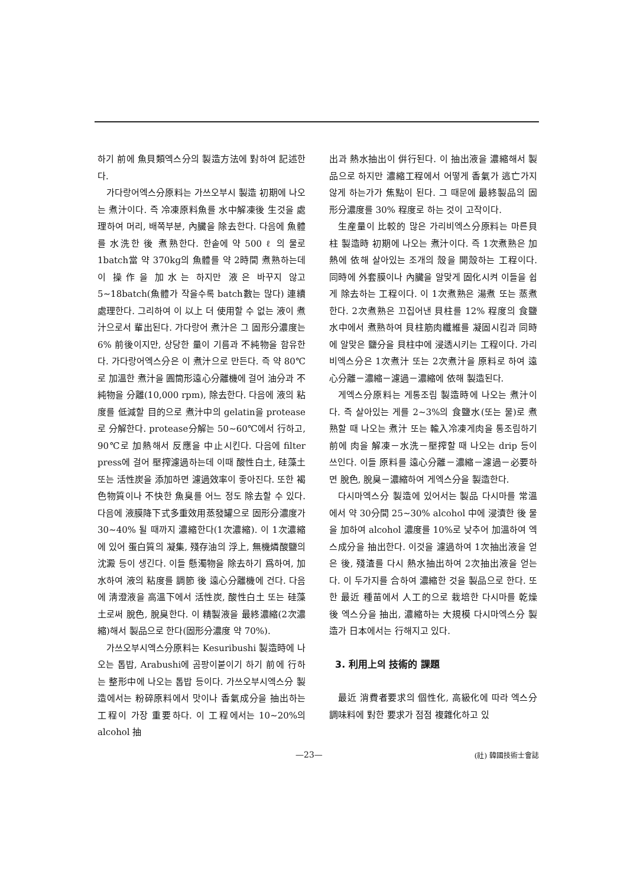하기 前에 魚貝類엑스分의 製造方法에 對하여 記述한다.
가다랑어엑스分原料는 가쓰오부시 製造 初期에 나오는 煮汁이다. 즉 冷凍原料魚를 水中解凍後 生것을 處理하여 머리, 배쪽부분, 內臟을 除去한다. 다음에 魚體를 水洗한 後 煮熟한다. 한솥에 약 500 ℓ 의 물로 1batch當 약 370kg의 魚體를 약 2時間 煮熟하는데 이 操作을 加水는 하지만 液은 바꾸지 않고 5∼18batch(魚體가 작을수록 batch數는 많다) 連續處理한다. 그리하여 이 以上 더 使用할 수 없는 液이 煮汁으로서 輩出된다. 가다랑어 煮汁은 그 固形分濃度는 6% 前後이지만, 상당한 量이 기름과 不純物을 함유한다. 가다랑어엑스分은 이 煮汁으로 만든다. 즉 약 80℃로 加溫한 煮汁을 圓筒形遠心分離機에 걸어 油分과 不純物을 分離(10,000 rpm), 除去한다. 다음에 液의 粘度를 低減할 目的으로 煮汁中의 gelatin을 protease로 分解한다. protease分解는 50∼60℃에서 行하고, 90℃로 加熱해서 反應을 中止시킨다. 다음에 filter press에 걸어 壓搾濾過하는데 이때 酸性白土, 硅藻土 또는 活性炭을 添加하면 濾過效率이 좋아진다. 또한 褐色物質이나 不快한 魚臭를 어느 정도 除去할 수 있다. 다음에 液膜降下式多重效用蒸發罐으로 固形分濃度가 30∼40% 될 때까지 濃縮한다(1次濃縮). 이 1次濃縮에 있어 蛋白質의 凝集, 殘存油의 浮上, 無機燐酸鹽의 沈澱 등이 생긴다. 이들 懸濁物을 除去하기 爲하여, 加水하여 液의 粘度를 調節 後 遠心分離機에 건다. 다음에 淸澄液을 高溫下에서 活性炭, 酸性白土 또는 硅藻土로써 脫色, 脫臭한다. 이 精製液을 最終濃縮(2次濃縮)해서 製品으로 한다(固形分濃度 약 70%).
가쓰오부시엑스分原料는 Kesuribushi 製造時에 나오는 톱밥, Arabushi에 곰팡이붙이기 하기 前에 行하는 整形中에 나오는 톱밥 등이다. 가쓰오부시엑스分 製造에서는 粉碎原料에서 맛이나 香氣成分을 抽出하는 工程이 가장 重要하다. 이 工程에서는 10∼20%의 alcohol 抽
出과 熱水抽出이 倂行된다. 이 抽出液을 濃縮해서 製品으로 하지만 濃縮工程에서 어떻게 香氣가 逃亡가지않게 하는가가 焦點이 된다. 그 때문에 最終製品의 固形分濃度를 30% 程度로 하는 것이 고작이다.
生産量이 比較的 많은 가리비엑스分原料는 마른貝柱 製造時 初期에 나오는 煮汁이다. 즉 1次煮熟은 加熱에 依해 살아있는 조개의 殼을 開殼하는 工程이다. 同時에 外套膜이나 內臟을 알맞게 固化시켜 이들을 쉽게 除去하는 工程이다. 이 1次煮熟은 湯煮 또는 蒸煮한다. 2次煮熟은 끄집어낸 貝柱를 12% 程度의 食鹽水中에서 煮熟하여 貝柱筋肉纖維를 凝固시킴과 同時에 알맞은 鹽分을 貝柱中에 浸透시키는 工程이다. 가리비엑스分은 1次煮汁 또는 2次煮汁을 原料로 하여 遠心分離－濃縮－濾過－濃縮에 依해 製造된다.
게엑스分原料는 게통조림 製造時에 나오는 煮汁이다. 즉 살아있는 게를 2∼3%의 食鹽水(또는 물)로 煮熟할 때 나오는 煮汁 또는 輸入冷凍게肉을 통조림하기 前에 肉을 解凍－水洗－壓搾할 때 나오는 drip 등이 쓰인다. 이들 原料를 遠心分離－濃縮－濾過－必要하면 脫色, 脫臭－濃縮하여 게엑스分을 製造한다.
다시마엑스分 製造에 있어서는 製品 다시마를 常溫에서 약 30分間 25∼30% alcohol 中에 浸漬한 後 물을 加하여 alcohol 濃度를 10%로 낮추어 加溫하여 엑스成分을 抽出한다. 이것을 濾過하여 1次抽出液을 얻은 後, 殘渣를 다시 熱水抽出하여 2次抽出液을 얻는다. 이 두가지를 合하여 濃縮한 것을 製品으로 한다. 또한 最近 種苗에서 人工的으로 栽培한 다시마를 乾燥 後 엑스分을 抽出, 濃縮하는 大規模 다시마엑스分 製造가 日本에서는 行해지고 있다.
3. 利用上의 技術的 課題
最近 消費者要求의 個性化, 高級化에 따라 엑스分調味料에 對한 要求가 점점 複雜化하고 있
—23— (社) 韓國技術士會誌